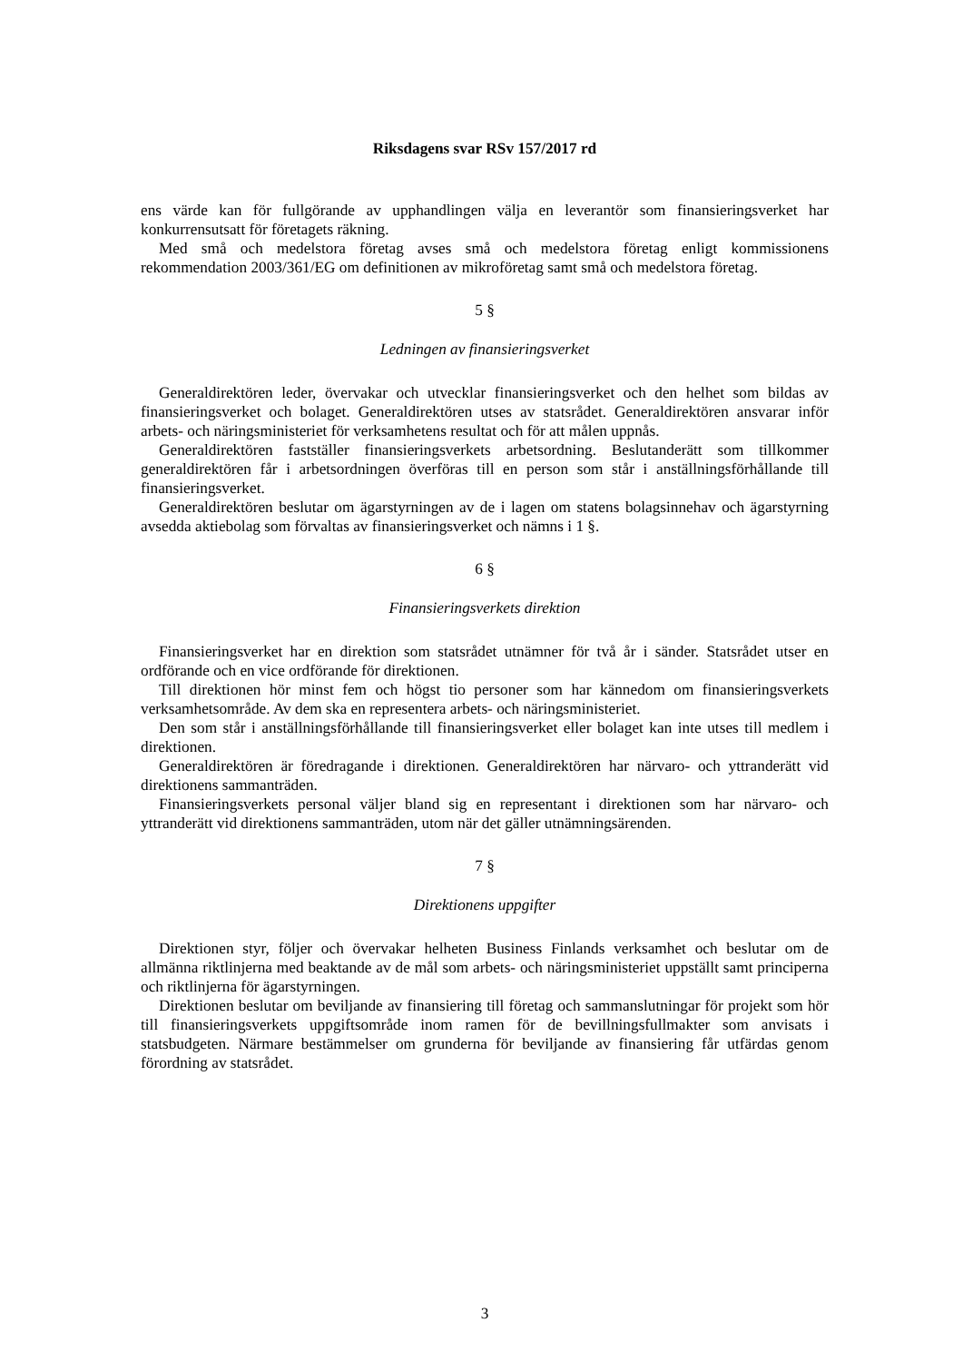Riksdagens svar RSv 157/2017 rd
ens värde kan för fullgörande av upphandlingen välja en leverantör som finansieringsverket har konkurrensutsatt för företagets räkning.
Med små och medelstora företag avses små och medelstora företag enligt kommissionens rekommendation 2003/361/EG om definitionen av mikroföretag samt små och medelstora företag.
5 §
Ledningen av finansieringsverket
Generaldirektören leder, övervakar och utvecklar finansieringsverket och den helhet som bildas av finansieringsverket och bolaget. Generaldirektören utses av statsrådet. Generaldirektören ansvarar inför arbets- och näringsministeriet för verksamhetens resultat och för att målen uppnås.
Generaldirektören fastställer finansieringsverkets arbetsordning. Beslutanderätt som tillkommer generaldirektören får i arbetsordningen överföras till en person som står i anställningsförhållande till finansieringsverket.
Generaldirektören beslutar om ägarstyrningen av de i lagen om statens bolagsinnehav och ägarstyrning avsedda aktiebolag som förvaltas av finansieringsverket och nämns i 1 §.
6 §
Finansieringsverkets direktion
Finansieringsverket har en direktion som statsrådet utnämner för två år i sänder. Statsrådet utser en ordförande och en vice ordförande för direktionen.
Till direktionen hör minst fem och högst tio personer som har kännedom om finansieringsverkets verksamhetsområde. Av dem ska en representera arbets- och näringsministeriet.
Den som står i anställningsförhållande till finansieringsverket eller bolaget kan inte utses till medlem i direktionen.
Generaldirektören är föredragande i direktionen. Generaldirektören har närvaro- och yttranderätt vid direktionens sammanträden.
Finansieringsverkets personal väljer bland sig en representant i direktionen som har närvaro- och yttranderätt vid direktionens sammanträden, utom när det gäller utnämningsärenden.
7 §
Direktionens uppgifter
Direktionen styr, följer och övervakar helheten Business Finlands verksamhet och beslutar om de allmänna riktlinjerna med beaktande av de mål som arbets- och näringsministeriet uppställt samt principerna och riktlinjerna för ägarstyrningen.
Direktionen beslutar om beviljande av finansiering till företag och sammanslutningar för projekt som hör till finansieringsverkets uppgiftsområde inom ramen för de bevillningsfullmakter som anvisats i statsbudgeten. Närmare bestämmelser om grunderna för beviljande av finansiering får utfärdas genom förordning av statsrådet.
3